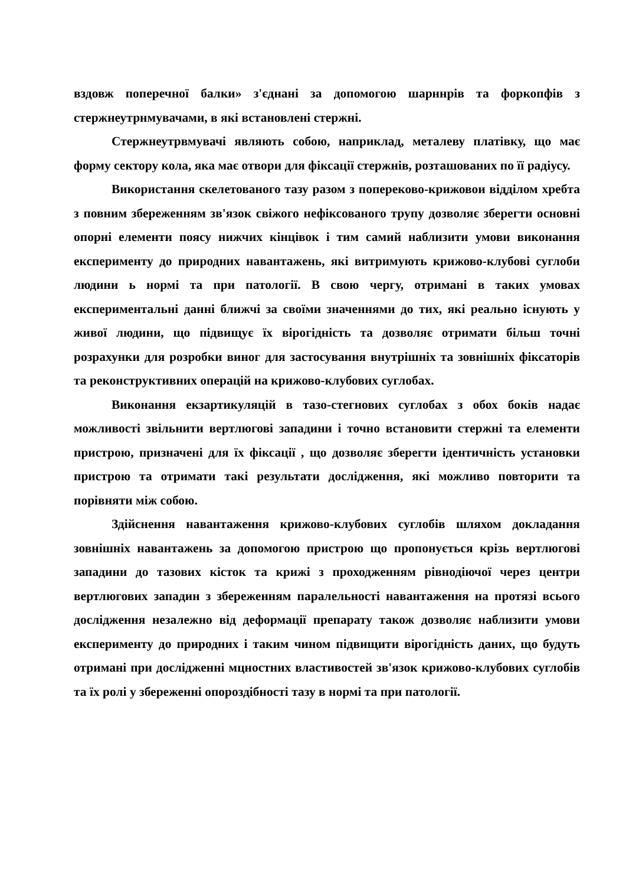вздовж поперечної балки» з'єднані за допомогою шарннрів та форкопфів з стержнеутрнмувачами, в які встановлені стержні.
Стержнеутрвмувачі являють собою, наприклад, металеву платівку, що має форму сектору кола, яка має отвори для фіксації стержнів, розташованих по її радіусу.
Використання скелетованого тазу разом з попереково-крижовои відділом хребта з повним збереженням зв'язок свіжого нефіксованого трупу дозволяє зберегти основні опорні елементи поясу нижчих кінцівок і тим самий наблизити умови виконання експерименту до природних навантажень, які витримують крижово-клубові суглоби людини ь нормі та при патології. В свою чергу, отримані в таких умовах експериментальні данні ближчі за своїми значеннями до тих, які реально існують у живої людини, що підвищує їх вірогідність та дозволяє отримати більш точні розрахунки для розробки виног для застосування внутрішніх та зовнішніх фіксаторів та реконструктивних операцій на крижово-клубових суглобах.
Виконання екзартикуляцій в тазо-стегнових суглобах з обох боків надає можливості звільнити вертлюгові западини і точно встановити стержні та елементи пристрою, призначені для їх фіксації , що дозволяє зберегти ідентичність установки пристрою та отримати такі результати дослідження, які можливо повторити та порівняти між собою.
Здійснення навантаження крижово-клубових суглобів шляхом докладання зовнішніх навантажень за допомогою пристрою що пропонується крізь вертлюгові западини до тазових кісток та крижі з проходженням рівнодіючої через центри вертлюгових западин з збереженням паралельності навантаження на протязі всього дослідження незалежно від деформації препарату також дозволяє наблизити умови експерименту до природних і таким чином підвищити вірогідність даних, що будуть отримані при дослідженні мцностних властивостей зв'язок крижово-клубових суглобів та їх ролі у збереженні опороздібності тазу в нормі та при патології.